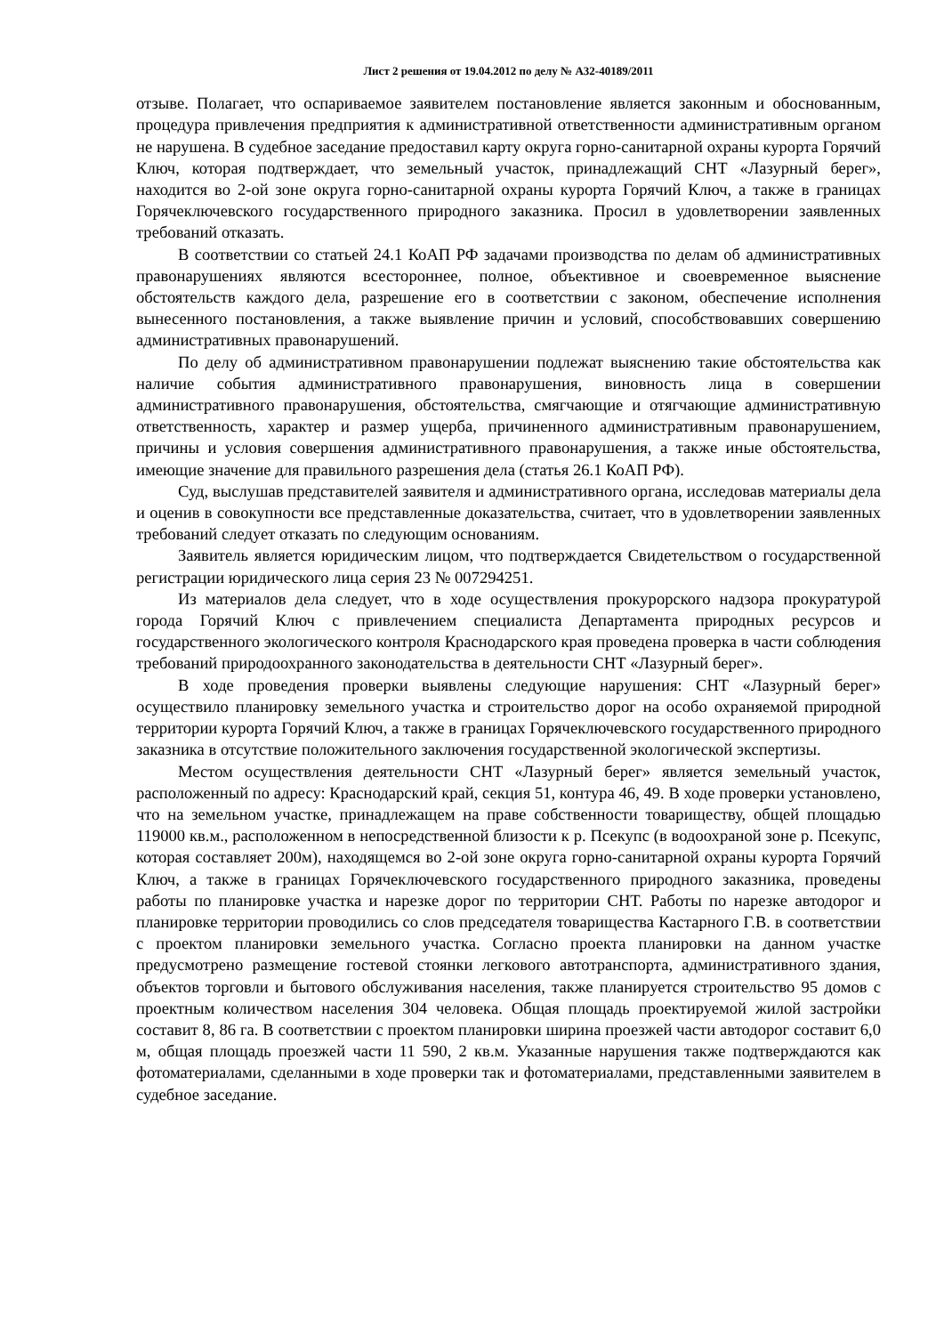Лист 2 решения от 19.04.2012 по делу № А32-40189/2011
отзыве. Полагает, что оспариваемое заявителем постановление является законным и обоснованным, процедура привлечения предприятия к административной ответственности административным органом не нарушена. В судебное заседание предоставил карту округа горно-санитарной охраны курорта Горячий Ключ, которая подтверждает, что земельный участок, принадлежащий СНТ «Лазурный берег», находится во 2-ой зоне округа горно-санитарной охраны курорта Горячий Ключ, а также в границах Горячеключевского государственного природного заказника. Просил в удовлетворении заявленных требований отказать.
В соответствии со статьей 24.1 КоАП РФ задачами производства по делам об административных правонарушениях являются всестороннее, полное, объективное и своевременное выяснение обстоятельств каждого дела, разрешение его в соответствии с законом, обеспечение исполнения вынесенного постановления, а также выявление причин и условий, способствовавших совершению административных правонарушений.
По делу об административном правонарушении подлежат выяснению такие обстоятельства как наличие события административного правонарушения, виновность лица в совершении административного правонарушения, обстоятельства, смягчающие и отягчающие административную ответственность, характер и размер ущерба, причиненного административным правонарушением, причины и условия совершения административного правонарушения, а также иные обстоятельства, имеющие значение для правильного разрешения дела (статья 26.1 КоАП РФ).
Суд, выслушав представителей заявителя и административного органа, исследовав материалы дела и оценив в совокупности все представленные доказательства, считает, что в удовлетворении заявленных требований следует отказать по следующим основаниям.
Заявитель является юридическим лицом, что подтверждается Свидетельством о государственной регистрации юридического лица серия 23 № 007294251.
Из материалов дела следует, что в ходе осуществления прокурорского надзора прокуратурой города Горячий Ключ с привлечением специалиста Департамента природных ресурсов и государственного экологического контроля Краснодарского края проведена проверка в части соблюдения требований природоохранного законодательства в деятельности СНТ «Лазурный берег».
В ходе проведения проверки выявлены следующие нарушения: СНТ «Лазурный берег» осуществило планировку земельного участка и строительство дорог на особо охраняемой природной территории курорта Горячий Ключ, а также в границах Горячеключевского государственного природного заказника в отсутствие положительного заключения государственной экологической экспертизы.
Местом осуществления деятельности СНТ «Лазурный берег» является земельный участок, расположенный по адресу: Краснодарский край, секция 51, контура 46, 49. В ходе проверки установлено, что на земельном участке, принадлежащем на праве собственности товариществу, общей площадью 119000 кв.м., расположенном в непосредственной близости к р. Псекупс (в водоохраной зоне р. Псекупс, которая составляет 200м), находящемся во 2-ой зоне округа горно-санитарной охраны курорта Горячий Ключ, а также в границах Горячеключевского государственного природного заказника, проведены работы по планировке участка и нарезке дорог по территории СНТ. Работы по нарезке автодорог и планировке территории проводились со слов председателя товарищества Кастарного Г.В. в соответствии с проектом планировки земельного участка. Согласно проекта планировки на данном участке предусмотрено размещение гостевой стоянки легкового автотранспорта, административного здания, объектов торговли и бытового обслуживания населения, также планируется строительство 95 домов с проектным количеством населения 304 человека. Общая площадь проектируемой жилой застройки составит 8, 86 га. В соответствии с проектом планировки ширина проезжей части автодорог составит 6,0 м, общая площадь проезжей части 11 590, 2 кв.м. Указанные нарушения также подтверждаются как фотоматериалами, сделанными в ходе проверки так и фотоматериалами, представленными заявителем в судебное заседание.